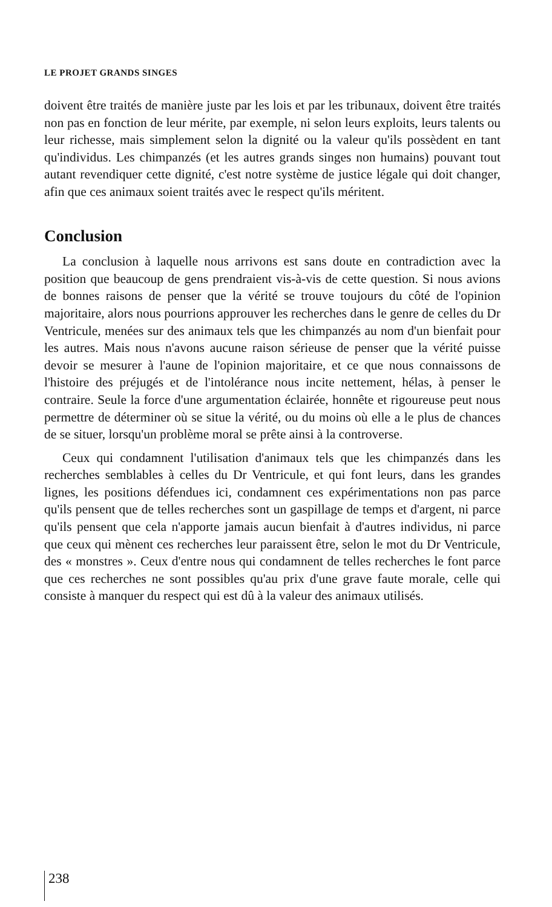LE PROJET GRANDS SINGES
doivent être traités de manière juste par les lois et par les tribunaux, doivent être traités non pas en fonction de leur mérite, par exemple, ni selon leurs exploits, leurs talents ou leur richesse, mais simplement selon la dignité ou la valeur qu'ils possèdent en tant qu'individus. Les chimpanzés (et les autres grands singes non humains) pouvant tout autant revendiquer cette dignité, c'est notre système de justice légale qui doit changer, afin que ces animaux soient traités avec le respect qu'ils méritent.
Conclusion
La conclusion à laquelle nous arrivons est sans doute en contradiction avec la position que beaucoup de gens prendraient vis-à-vis de cette question. Si nous avions de bonnes raisons de penser que la vérité se trouve toujours du côté de l'opinion majoritaire, alors nous pourrions approuver les recherches dans le genre de celles du Dr Ventricule, menées sur des animaux tels que les chimpanzés au nom d'un bienfait pour les autres. Mais nous n'avons aucune raison sérieuse de penser que la vérité puisse devoir se mesurer à l'aune de l'opinion majoritaire, et ce que nous connaissons de l'histoire des préjugés et de l'intolérance nous incite nettement, hélas, à penser le contraire. Seule la force d'une argumentation éclairée, honnête et rigoureuse peut nous permettre de déterminer où se situe la vérité, ou du moins où elle a le plus de chances de se situer, lorsqu'un problème moral se prête ainsi à la controverse.
Ceux qui condamnent l'utilisation d'animaux tels que les chimpanzés dans les recherches semblables à celles du Dr Ventricule, et qui font leurs, dans les grandes lignes, les positions défendues ici, condamnent ces expérimentations non pas parce qu'ils pensent que de telles recherches sont un gaspillage de temps et d'argent, ni parce qu'ils pensent que cela n'apporte jamais aucun bienfait à d'autres individus, ni parce que ceux qui mènent ces recherches leur paraissent être, selon le mot du Dr Ventricule, des « monstres ». Ceux d'entre nous qui condamnent de telles recherches le font parce que ces recherches ne sont possibles qu'au prix d'une grave faute morale, celle qui consiste à manquer du respect qui est dû à la valeur des animaux utilisés.
238